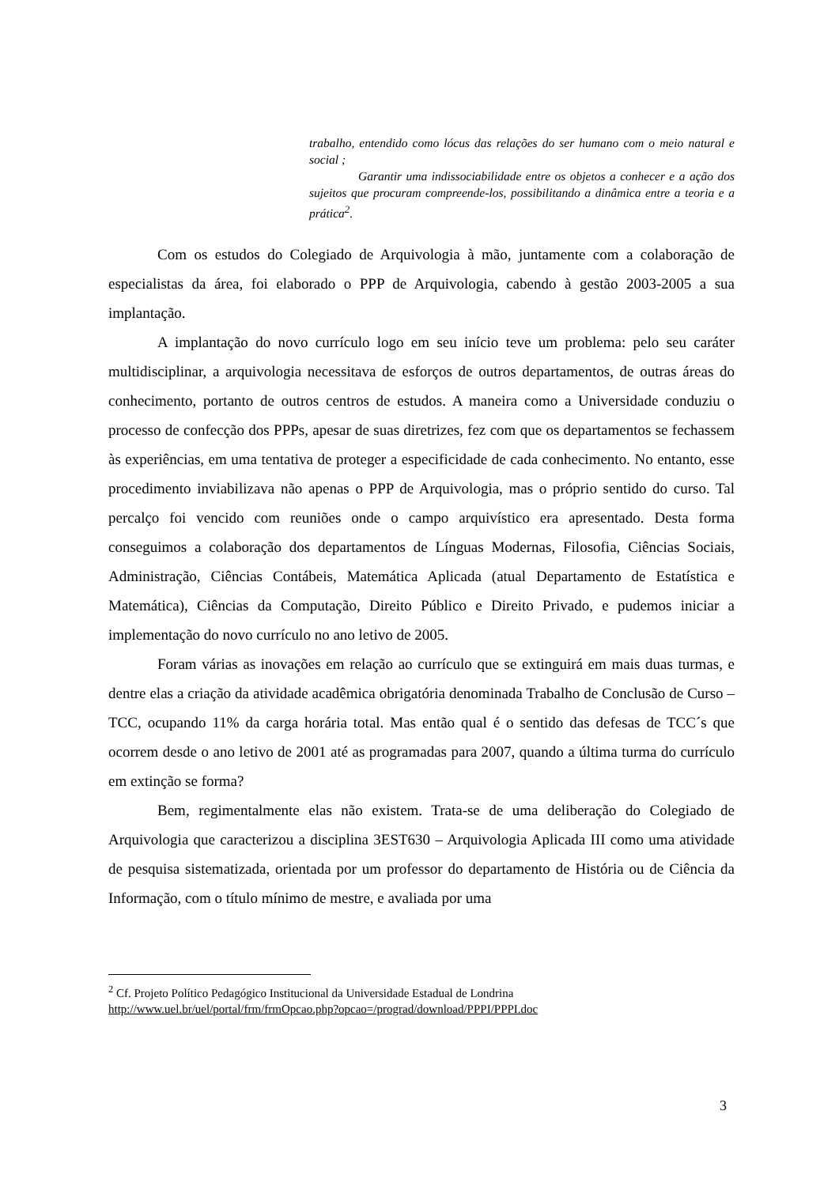trabalho, entendido como lócus das relações do ser humano com o meio natural e social ;
Garantir uma indissociabilidade entre os objetos a conhecer e a ação dos sujeitos que procuram compreende-los, possibilitando a dinâmica entre a teoria e a prática<sup>2</sup>.
Com os estudos do Colegiado de Arquivologia à mão, juntamente com a colaboração de especialistas da área, foi elaborado o PPP de Arquivologia, cabendo à gestão 2003-2005 a sua implantação.
A implantação do novo currículo logo em seu início teve um problema: pelo seu caráter multidisciplinar, a arquivologia necessitava de esforços de outros departamentos, de outras áreas do conhecimento, portanto de outros centros de estudos. A maneira como a Universidade conduziu o processo de confecção dos PPPs, apesar de suas diretrizes, fez com que os departamentos se fechassem às experiências, em uma tentativa de proteger a especificidade de cada conhecimento. No entanto, esse procedimento inviabilizava não apenas o PPP de Arquivologia, mas o próprio sentido do curso. Tal percalço foi vencido com reuniões onde o campo arquivístico era apresentado. Desta forma conseguimos a colaboração dos departamentos de Línguas Modernas, Filosofia, Ciências Sociais, Administração, Ciências Contábeis, Matemática Aplicada (atual Departamento de Estatística e Matemática), Ciências da Computação, Direito Público e Direito Privado, e pudemos iniciar a implementação do novo currículo no ano letivo de 2005.
Foram várias as inovações em relação ao currículo que se extinguirá em mais duas turmas, e dentre elas a criação da atividade acadêmica obrigatória denominada Trabalho de Conclusão de Curso – TCC, ocupando 11% da carga horária total. Mas então qual é o sentido das defesas de TCC´s que ocorrem desde o ano letivo de 2001 até as programadas para 2007, quando a última turma do currículo em extinção se forma?
Bem, regimentalmente elas não existem. Trata-se de uma deliberação do Colegiado de Arquivologia que caracterizou a disciplina 3EST630 – Arquivologia Aplicada III como uma atividade de pesquisa sistematizada, orientada por um professor do departamento de História ou de Ciência da Informação, com o título mínimo de mestre, e avaliada por uma
<sup>2</sup> Cf. Projeto Político Pedagógico Institucional da Universidade Estadual de Londrina
http://www.uel.br/uel/portal/frm/frmOpcao.php?opcao=/prograd/download/PPPI/PPPI.doc
3